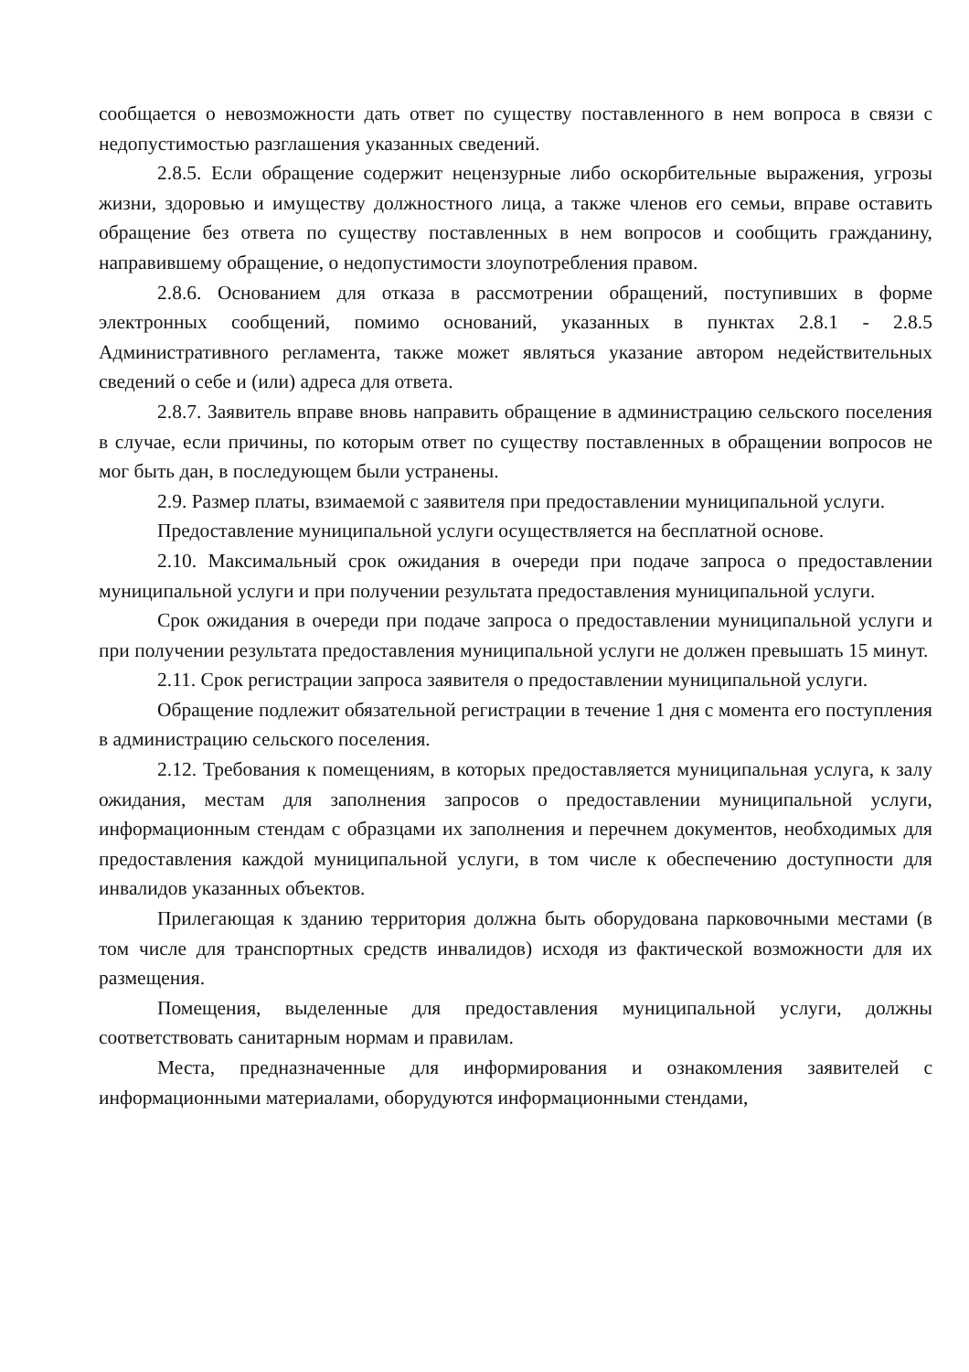сообщается о невозможности дать ответ по существу поставленного в нем вопроса в связи с недопустимостью разглашения указанных сведений.
2.8.5. Если обращение содержит нецензурные либо оскорбительные выражения, угрозы жизни, здоровью и имуществу должностного лица, а также членов его семьи, вправе оставить обращение без ответа по существу поставленных в нем вопросов и сообщить гражданину, направившему обращение, о недопустимости злоупотребления правом.
2.8.6. Основанием для отказа в рассмотрении обращений, поступивших в форме электронных сообщений, помимо оснований, указанных в пунктах 2.8.1 - 2.8.5 Административного регламента, также может являться указание автором недействительных сведений о себе и (или) адреса для ответа.
2.8.7. Заявитель вправе вновь направить обращение в администрацию сельского поселения в случае, если причины, по которым ответ по существу поставленных в обращении вопросов не мог быть дан, в последующем были устранены.
2.9. Размер платы, взимаемой с заявителя при предоставлении муниципальной услуги.
Предоставление муниципальной услуги осуществляется на бесплатной основе.
2.10. Максимальный срок ожидания в очереди при подаче запроса о предоставлении муниципальной услуги и при получении результата предоставления муниципальной услуги.
Срок ожидания в очереди при подаче запроса о предоставлении муниципальной услуги и при получении результата предоставления муниципальной услуги не должен превышать 15 минут.
2.11. Срок регистрации запроса заявителя о предоставлении муниципальной услуги.
Обращение подлежит обязательной регистрации в течение 1 дня с момента его поступления в администрацию сельского поселения.
2.12. Требования к помещениям, в которых предоставляется муниципальная услуга, к залу ожидания, местам для заполнения запросов о предоставлении муниципальной услуги, информационным стендам с образцами их заполнения и перечнем документов, необходимых для предоставления каждой муниципальной услуги, в том числе к обеспечению доступности для инвалидов указанных объектов.
Прилегающая к зданию территория должна быть оборудована парковочными местами (в том числе для транспортных средств инвалидов) исходя из фактической возможности для их размещения.
Помещения, выделенные для предоставления муниципальной услуги, должны соответствовать санитарным нормам и правилам.
Места, предназначенные для информирования и ознакомления заявителей с информационными материалами, оборудуются информационными стендами,